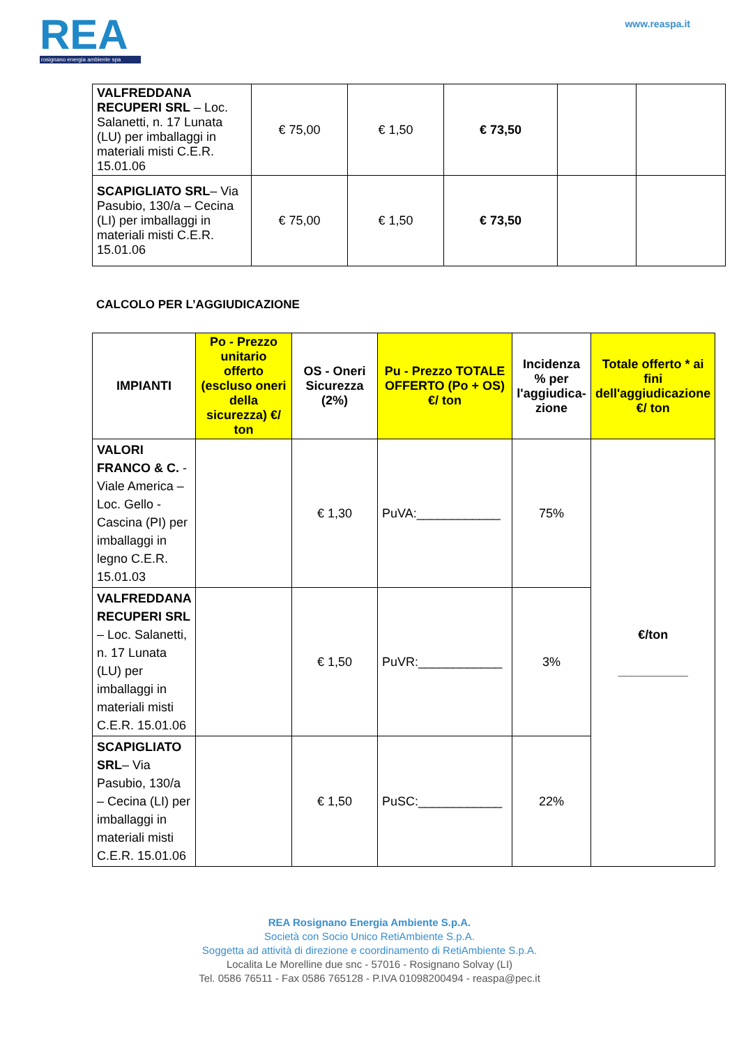REA
rosignano energia ambiente spa
www.reaspa.it
| VALFREDDANA RECUPERI SRL – Loc. Salanetti, n. 17 Lunata (LU) per imballaggi in materiali misti C.E.R. 15.01.06 | € 75,00 | € 1,50 | € 73,50 | | |
| SCAPIGLIATO SRL – Via Pasubio, 130/a – Cecina (LI) per imballaggi in materiali misti C.E.R. 15.01.06 | € 75,00 | € 1,50 | € 73,50 | | |
CALCOLO PER L’AGGIUDICAZIONE
| IMPIANTI | Po - Prezzo unitario offerto (escluso oneri della sicurezza) €/ ton | OS - Oneri Sicurezza (2%) | Pu - Prezzo TOTALE OFFERTO (Po + OS) €/ ton | Incidenza % per l'aggiudica-zione | Totale offerto * ai fini dell'aggiudicazione €/ ton |
| --- | --- | --- | --- | --- | --- |
| VALORI FRANCO & C. - Viale America – Loc. Gello - Cascina (PI) per imballaggi in legno C.E.R. 15.01.03 | | € 1,30 | PuVA:____________ | 75% | €/ton __________ |
| VALFREDDANA RECUPERI SRL – Loc. Salanetti, n. 17 Lunata (LU) per imballaggi in materiali misti C.E.R. 15.01.06 | | € 1,50 | PuVR:____________ | 3% | |
| SCAPIGLIATO SRL – Via Pasubio, 130/a – Cecina (LI) per imballaggi in materiali misti C.E.R. 15.01.06 | | € 1,50 | PuSC:____________ | 22% | |
REA Rosignano Energia Ambiente S.p.A.
Società con Socio Unico RetiAmbiente S.p.A.
Soggetta ad attività di direzione e coordinamento di RetiAmbiente S.p.A.
Localita Le Morelline due snc - 57016 - Rosignano Solvay (LI)
Tel. 0586 76511 - Fax 0586 765128 - P.IVA 01098200494 - reaspa@pec.it